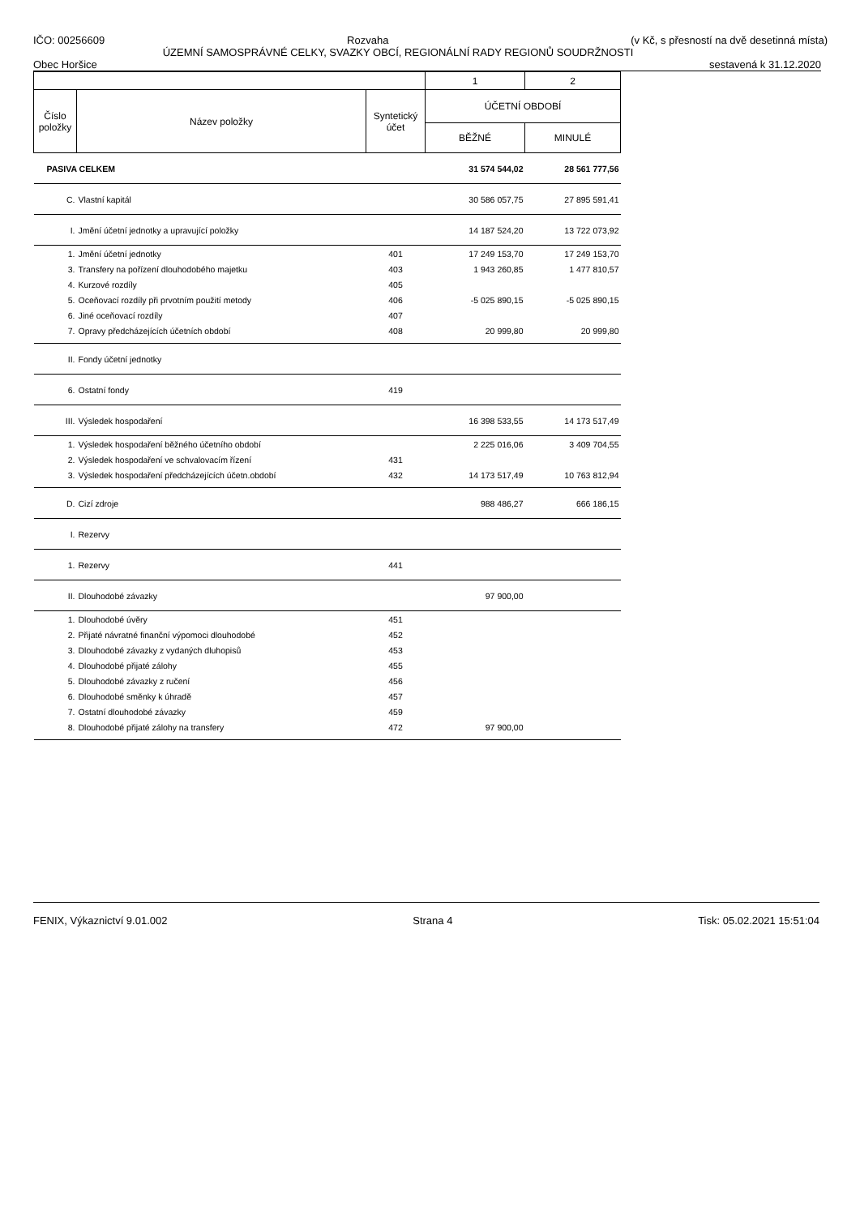IČO: 00256609 Rozvaha (v Kč, s přesností na dvě desetinná místa)
ÚZEMNÍ SAMOSPRÁVNÉ CELKY, SVAZKY OBCÍ, REGIONÁLNÍ RADY REGIONŮ SOUDRŽNOSTI
Obec Horšice sestavená k 31.12.2020
| | | | 1 | 2 |
| --- | --- | --- | --- | --- |
| Číslo položky | Název položky | Syntetický účet | ÚČETNÍ OBDOBÍ | |
| | | | BĚŽNÉ | MINULÉ |
| PASIVA CELKEM | | | 31 574 544,02 | 28 561 777,56 |
| C. | Vlastní kapitál | | 30 586 057,75 | 27 895 591,41 |
| I. | Jmění účetní jednotky a upravující položky | | 14 187 524,20 | 13 722 073,92 |
| 1. | Jmění účetní jednotky | 401 | 17 249 153,70 | 17 249 153,70 |
| 3. | Transfery na pořízení dlouhodobého majetku | 403 | 1 943 260,85 | 1 477 810,57 |
| 4. | Kurzové rozdíly | 405 | | |
| 5. | Oceňovací rozdíly při prvotním použití metody | 406 | -5 025 890,15 | -5 025 890,15 |
| 6. | Jiné oceňovací rozdíly | 407 | | |
| 7. | Opravy předcházejících účetních období | 408 | 20 999,80 | 20 999,80 |
| II. | Fondy účetní jednotky | | | |
| 6. | Ostatní fondy | 419 | | |
| III. | Výsledek hospodaření | | 16 398 533,55 | 14 173 517,49 |
| 1. | Výsledek hospodaření běžného účetního období | | 2 225 016,06 | 3 409 704,55 |
| 2. | Výsledek hospodaření ve schvalovacím řízení | 431 | | |
| 3. | Výsledek hospodaření předcházejících účetn.období | 432 | 14 173 517,49 | 10 763 812,94 |
| D. | Cizí zdroje | | 988 486,27 | 666 186,15 |
| I. | Rezervy | | | |
| 1. | Rezervy | 441 | | |
| II. | Dlouhodobé závazky | | 97 900,00 | |
| 1. | Dlouhodobé úvěry | 451 | | |
| 2. | Přijaté návratné finanční výpomoci dlouhodobé | 452 | | |
| 3. | Dlouhodobé závazky z vydaných dluhopisů | 453 | | |
| 4. | Dlouhodobé přijaté zálohy | 455 | | |
| 5. | Dlouhodobé závazky z ručení | 456 | | |
| 6. | Dlouhodobé směnky k úhradě | 457 | | |
| 7. | Ostatní dlouhodobé závazky | 459 | | |
| 8. | Dlouhodobé přijaté zálohy na transfery | 472 | 97 900,00 | |
FENIX, Výkaznictví 9.01.002 Strana 4 Tisk: 05.02.2021 15:51:04